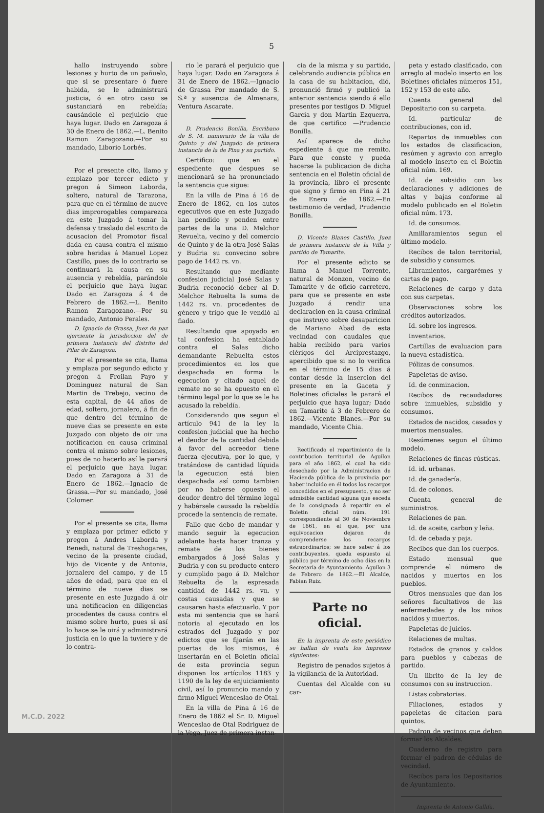5
hallo instruyendo sobre lesiones y hurto de un pañuelo, que si se presentare ó fuere habida, se le administrará justicia, ó en otro caso se sustanciará en rebeldía; causándole el perjuicio que haya lugar. Dado en Zaragoza á 30 de Enero de 1862.—L. Benito Ramon Zaragozano.—Por su mandado, Liborio Lorbés.
Por el presente cito, llamo y emplazo por tercer edicto y pregon á Simeon Laborda, soltero, natural de Tarazona, para que en el término de nueve dias improrogables comparezca en este Juzgado á tomar la defensa y traslado del escrito de acusacion del Promotor fiscal dada en causa contra el mismo sobre heridas á Manuel Lopez Castillo, pues de lo contrario se continuará la causa en su ausencia y rebeldía, parándole el perjuicio que haya lugar. Dado en Zaragoza á 4 de Febrero de 1862.—L. Benito Ramon Zaragozano.—Por su mandado, Antonio Perales.
D. Ignacio de Grassa, Juez de paz ejerciente la jurisdiccion del de primera instancia del distrito del Pilar de Zaragoza.
Por el presente se cita, llama y emplaza por segundo edicto y pregon á Froilan Payo y Dominguez natural de San Martin de Trebejo, vecino de esta capital, de 44 años de edad, soltero, jornalero, á fin de que dentro del término de nueve dias se presente en este Juzgado con objeto de oir una notificacion en causa criminal contra el mismo sobre lesiones, pues de no hacerlo así le parará el perjuicio que haya lugar. Dado en Zaragoza á 31 de Enero de 1862.—Ignacio de Grassa.—Por su mandado, José Colomer.
Por el presente se cita, llama y emplaza por primer edicto y pregon á Andres Laborda y Benedi, natural de Treshogares, vecino de la presente ciudad, hijo de Vicente y de Antonia, jornalero del campo, y de 15 años de edad, para que en el término de nueve dias se presente en este Juzgado á oir una notificacion en diligencias procedentes de causa contra el mismo sobre hurto, pues si así lo hace se le oirá y administrará justicia en lo que la tuviere y de lo contra-
rio le parará el perjuicio que haya lugar. Dado en Zaragoza á 31 de Enero de 1862.—Ignacio de Grassa Por mandado de S. S.ª y ausencia de Almenara, Ventura Ascarate.
D. Prudencio Bonilla, Escribano de S. M. numerario de la villa de Quinto y del Juzgado de primera instancia de la de Pina y su partido.
Certifico: que en el espediente que despues se mencionará se ha pronunciado la sentencia que sigue:
En la villa de Pina á 16 de Enero de 1862, en los autos egecutivos que en este Juzgado han pendido y penden entre partes de la una D. Melchor Revuelta, vecino y del comercio de Quinto y de la otra José Salas y Budria su convecino sobre pago de 1442 rs. vn.
Resultando que mediante confesion judicial José Salas y Budria reconoció deber al D. Melchor Rebuelta la suma de 1442 rs. vn. procedentes de género y trigo que le vendió al fiado.
Resultando que apoyado en tal confesion ha entablado contra el Salas dicho demandante Rebuelta estos procedimientos en los que despachada en forma la egecucion y citado aquel de remate no se ha opuesto en el término legal por lo que se le ha acusado la rebeldía.
Considerando que segun el artículo 941 de la ley la confesion judicial que ha hecho el deudor de la cantidad debida á favor del acreedor tiene fuerza ejecutiva, por lo que, y tratándose de cantidad líquida la egecucion está bien despachada así como tambien por no haberse opuesto el deudor dentro del término legal y habérsele causado la rebeldía procede la sentencia de remate.
Fallo que debo de mandar y mando seguir la egecucion adelante hasta hacer tranza y remate de los bienes embargados á José Salas y Budria y con su producto entero y cumplido pago á D. Melchor Rebuelta de la espresada cantidad de 1442 rs. vn. y costas causadas y que se causaren hasta efectuarlo. Y por esta mi sentencia que se hará notoria al ejecutado en los estrados del Juzgado y por edictos que se fijarán en las puertas de los mismos, é insertarán en el Boletin oficial de esta provincia segun disponen los artículos 1183 y 1190 de la ley de enjuiciamiento civil, así lo pronuncio mando y firmo Miguel Wenceslao de Otal.
En la villa de Pina á 16 de Enero de 1862 el Sr. D. Miguel Wenceslao de Otal Rodriguez de la Vega, Juez de primera instan-
cia de la misma y su partido, celebrando audiencia pública en la casa de su habitacion, dió, pronunció firmó y publicó la anterior sentencia siendo á ello presentes por testigos D. Miguel Garcia y don Martin Ezquerra, de que certifico —Prudencio Bonilla.
Así aparece de dicho espediente á que me remito. Para que conste y pueda hacerse la publicacion de dicha sentencia en el Boletin oficial de la provincia, libro el presente que signo y firmo en Pina á 21 de Enero de 1862.—En testimonio de verdad, Prudencio Bonilla.
D. Vicente Blanes Castillo, Juez de primera instancia de la Villa y partido de Tamarite.
Por el presente edicto se llama á Manuel Torrente, natural de Monzon, vecino de Tamarite y de oficio carretero, para que se presente en este Juzgado á rendir una declaracion en la causa criminal que instruyo sobre desaparicion de Mariano Abad de esta vecindad con caudales que habia recibido para varios clérigos del Arciprestazgo, apercibido que si no lo verifica en el término de 15 dias á contar desde la insercion del presente en la Gaceta y Boletines oficiales le parará el perjuicio que haya lugar; Dado en Tamarite á 3 de Febrero de 1862.—Vicente Blanes.—Por su mandado, Vicente Chia.
Rectificado el repartimiento de la contribucion territorial de Aguilon para el año 1862, el cual ha sido desechado por la Administracion de Hacienda pública de la provincia por haber incluido en él todos los recargos concedidos en el presupuesto, y no ser admisible cantidad alguna que esceda de la consignada á repartir en el Boletin oficial núm. 191 correspondiente al 30 de Noviembre de 1861, en el que, por una equivocacion dejaron de comprenderse los recargos estraordinarios; se hace saber á los contribuyentes, queda espuesto al público por término de ocho dias en la Secretaría de Ayuntamiento. Aguilon 3 de Febrero de 1862.—El Alcalde, Fabian Ruiz.
Parte no oficial.
En la imprenta de este periódico se hallan de venta los impresos siguientes:
Registro de penados sujetos á la vigilancia de la Autoridad.
Cuentas del Alcalde con su car-
peta y estado clasificado, con arreglo al modelo inserto en los Boletines oficiales números 151, 152 y 153 de este año.
Cuenta general del Depositario con su carpeta.
Id. particular de contribuciones, con id.
Repartos de inmuebles con los estados de clasificacion, resúmen y agravio con arreglo al modelo inserto en el Boletin oficial núm. 169.
Id. de subsidio con las declaraciones y adiciones de altas y bajas conforme al modelo publicado en el Boletin oficial núm. 173.
Id. de consumos.
Amillaramientos segun el último modelo.
Recibos de talon territorial, de subsidio y consumos.
Libramientos, cargarémes y cartas de pago.
Relaciones de cargo y data con sus carpetas.
Observaciones sobre los créditos autorizados.
Id. sobre los ingresos.
Inventarios.
Cartillas de evaluacion para la nueva estadística.
Pólizas de consumos.
Papeletas de aviso.
Id. de conminacion.
Recibos de recaudadores sobre inmuebles, subsidio y consumos.
Estados de nacidos, casados y muertos mensuales.
Resúmenes segun el último modelo.
Relaciones de fincas rústicas.
Id. id. urbanas.
Id. de ganadería.
Id. de colonos.
Cuenta general de suministros.
Relaciones de pan.
Id. de aceite, carbon y leña.
Id. de cebada y paja.
Recibos que dan los cuerpos.
Estado mensual que comprende el número de nacidos y muertos en los pueblos.
Otros mensuales que dan los señores facultativos de las enfermedades y de los niños nacidos y muertos.
Papeletas de juicios.
Relaciones de multas.
Estados de granos y caldos para pueblos y cabezas de partido.
Un librito de la ley de consumos con su instruccion.
Listas cobratorias.
Filiaciones, estados y papeletas de citacion para quintos.
Padron de vecinos que deben formar los Alcaldes.
Cuaderno de registro para formar el padron de cédulas de vecindad.
Recibos para los Depositarios de Ayuntamiento.
Imprenta de Antonio Gallifa.
M.C.D. 2022